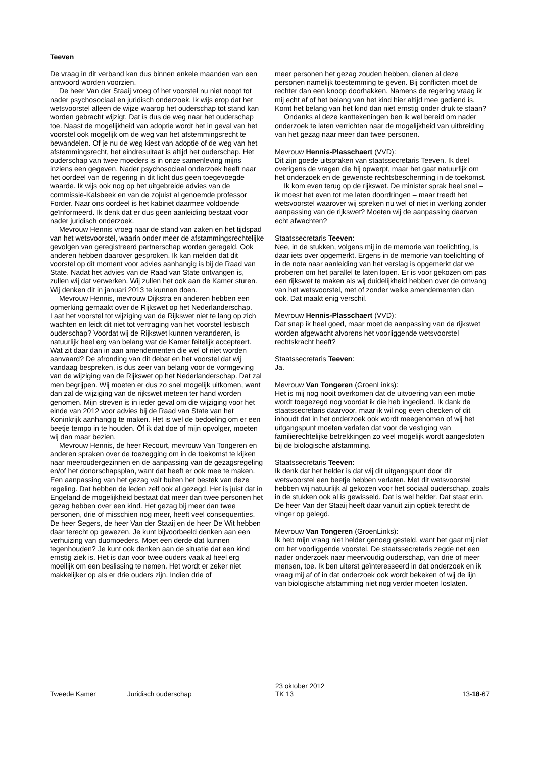Teeven
De vraag in dit verband kan dus binnen enkele maanden van een antwoord worden voorzien.
De heer Van der Staaij vroeg of het voorstel nu niet noopt tot nader psychosociaal en juridisch onderzoek. Ik wijs erop dat het wetsvoorstel alleen de wijze waarop het ouderschap tot stand kan worden gebracht wijzigt. Dat is dus de weg naar het ouderschap toe. Naast de mogelijkheid van adoptie wordt het in geval van het voorstel ook mogelijk om de weg van het afstemmingsrecht te bewandelen. Of je nu de weg kiest van adoptie of de weg van het afstemmingsrecht, het eindresultaat is altijd het ouderschap. Het ouderschap van twee moeders is in onze samenleving mijns inziens een gegeven. Nader psychosociaal onderzoek heeft naar het oordeel van de regering in dit licht dus geen toegevoegde waarde. Ik wijs ook nog op het uitgebreide advies van de commissie-Kalsbeek en van de zojuist al genoemde professor Forder. Naar ons oordeel is het kabinet daarmee voldoende geïnformeerd. Ik denk dat er dus geen aanleiding bestaat voor nader juridisch onderzoek.
Mevrouw Hennis vroeg naar de stand van zaken en het tijdspad van het wetsvoorstel, waarin onder meer de afstammingsrechtelijke gevolgen van geregistreerd partnerschap worden geregeld. Ook anderen hebben daarover gesproken. Ik kan melden dat dit voorstel op dit moment voor advies aanhangig is bij de Raad van State. Nadat het advies van de Raad van State ontvangen is, zullen wij dat verwerken. Wij zullen het ook aan de Kamer sturen. Wij denken dit in januari 2013 te kunnen doen.
Mevrouw Hennis, mevrouw Dijkstra en anderen hebben een opmerking gemaakt over de Rijkswet op het Nederlanderschap. Laat het voorstel tot wijziging van de Rijkswet niet te lang op zich wachten en leidt dit niet tot vertraging van het voorstel lesbisch ouderschap? Voordat wij de Rijkswet kunnen veranderen, is natuurlijk heel erg van belang wat de Kamer feitelijk accepteert. Wat zit daar dan in aan amendementen die wel of niet worden aanvaard? De afronding van dit debat en het voorstel dat wij vandaag bespreken, is dus zeer van belang voor de vormgeving van de wijziging van de Rijkswet op het Nederlanderschap. Dat zal men begrijpen. Wij moeten er dus zo snel mogelijk uitkomen, want dan zal de wijziging van de rijkswet meteen ter hand worden genomen. Mijn streven is in ieder geval om die wijziging voor het einde van 2012 voor advies bij de Raad van State van het Koninkrijk aanhangig te maken. Het is wel de bedoeling om er een beetje tempo in te houden. Of ik dat doe of mijn opvolger, moeten wij dan maar bezien.
Mevrouw Hennis, de heer Recourt, mevrouw Van Tongeren en anderen spraken over de toezegging om in de toekomst te kijken naar meeroudergezinnen en de aanpassing van de gezagsregeling en/of het donorschapsplan, want dat heeft er ook mee te maken. Een aanpassing van het gezag valt buiten het bestek van deze regeling. Dat hebben de leden zelf ook al gezegd. Het is juist dat in Engeland de mogelijkheid bestaat dat meer dan twee personen het gezag hebben over een kind. Het gezag bij meer dan twee personen, drie of misschien nog meer, heeft veel consequenties. De heer Segers, de heer Van der Staaij en de heer De Wit hebben daar terecht op gewezen. Je kunt bijvoorbeeld denken aan een verhuizing van duomoeders. Moet een derde dat kunnen tegenhouden? Je kunt ook denken aan de situatie dat een kind ernstig ziek is. Het is dan voor twee ouders vaak al heel erg moeilijk om een beslissing te nemen. Het wordt er zeker niet makkelijker op als er drie ouders zijn. Indien drie of
meer personen het gezag zouden hebben, dienen al deze personen namelijk toestemming te geven. Bij conflicten moet de rechter dan een knoop doorhakken. Namens de regering vraag ik mij echt af of het belang van het kind hier altijd mee gediend is. Komt het belang van het kind dan niet ernstig onder druk te staan?
Ondanks al deze kanttekeningen ben ik wel bereid om nader onderzoek te laten verrichten naar de mogelijkheid van uitbreiding van het gezag naar meer dan twee personen.
Mevrouw Hennis-Plasschaert (VVD):
Dit zijn goede uitspraken van staatssecretaris Teeven. Ik deel overigens de vragen die hij opwerpt, maar het gaat natuurlijk om het onderzoek en de gewenste rechtsbescherming in de toekomst.
Ik kom even terug op de rijkswet. De minister sprak heel snel – ik moest het even tot me laten doordringen – maar treedt het wetsvoorstel waarover wij spreken nu wel of niet in werking zonder aanpassing van de rijkswet? Moeten wij de aanpassing daarvan echt afwachten?
Staatssecretaris Teeven:
Nee, in de stukken, volgens mij in de memorie van toelichting, is daar iets over opgemerkt. Ergens in de memorie van toelichting of in de nota naar aanleiding van het verslag is opgemerkt dat we proberen om het parallel te laten lopen. Er is voor gekozen om pas een rijkswet te maken als wij duidelijkheid hebben over de omvang van het wetsvoorstel, met of zonder welke amendementen dan ook. Dat maakt enig verschil.
Mevrouw Hennis-Plasschaert (VVD):
Dat snap ik heel goed, maar moet de aanpassing van de rijkswet worden afgewacht alvorens het voorliggende wetsvoorstel rechtskracht heeft?
Staatssecretaris Teeven:
Ja.
Mevrouw Van Tongeren (GroenLinks):
Het is mij nog nooit overkomen dat de uitvoering van een motie wordt toegezegd nog voordat ik die heb ingediend. Ik dank de staatssecretaris daarvoor, maar ik wil nog even checken of dit inhoudt dat in het onderzoek ook wordt meegenomen of wij het uitgangspunt moeten verlaten dat voor de vestiging van familierechtelijke betrekkingen zo veel mogelijk wordt aangesloten bij de biologische afstamming.
Staatssecretaris Teeven:
Ik denk dat het helder is dat wij dit uitgangspunt door dit wetsvoorstel een beetje hebben verlaten. Met dit wetsvoorstel hebben wij natuurlijk al gekozen voor het sociaal ouderschap, zoals in de stukken ook al is gewisseld. Dat is wel helder. Dat staat erin. De heer Van der Staaij heeft daar vanuit zijn optiek terecht de vinger op gelegd.
Mevrouw Van Tongeren (GroenLinks):
Ik heb mijn vraag niet helder genoeg gesteld, want het gaat mij niet om het voorliggende voorstel. De staatssecretaris zegde net een nader onderzoek naar meervoudig ouderschap, van drie of meer mensen, toe. Ik ben uiterst geïnteresseerd in dat onderzoek en ik vraag mij af of in dat onderzoek ook wordt bekeken of wij de lijn van biologische afstamming niet nog verder moeten loslaten.
Tweede Kamer Juridisch ouderschap 23 oktober 2012
TK 13 13-18-67